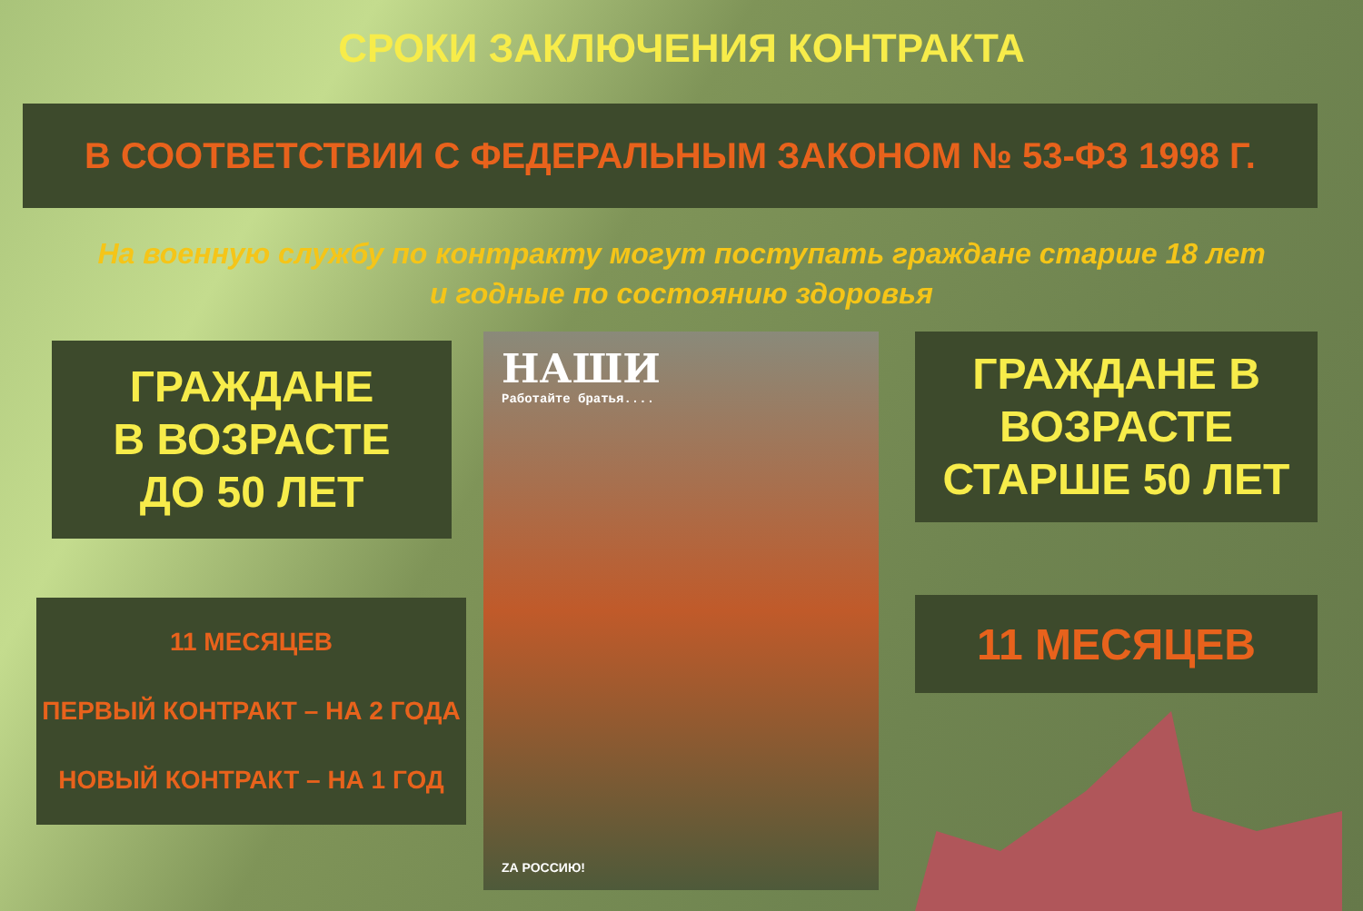СРОКИ ЗАКЛЮЧЕНИЯ КОНТРАКТА
В СООТВЕТСТВИИ С ФЕДЕРАЛЬНЫМ ЗАКОНОМ № 53-ФЗ 1998 Г.
На военную службу по контракту могут поступать граждане старше 18 лет
и годные по состоянию здоровья
ГРАЖДАНЕ
В ВОЗРАСТЕ
ДО 50 ЛЕТ
11 МЕСЯЦЕВ
ПЕРВЫЙ КОНТРАКТ – НА 2 ГОДА
НОВЫЙ КОНТРАКТ – НА 1 ГОД
НАШИ
Работайте братья....
ZА РОССИЮ!
ГРАЖДАНЕ В
ВОЗРАСТЕ
СТАРШЕ 50 ЛЕТ
11 МЕСЯЦЕВ